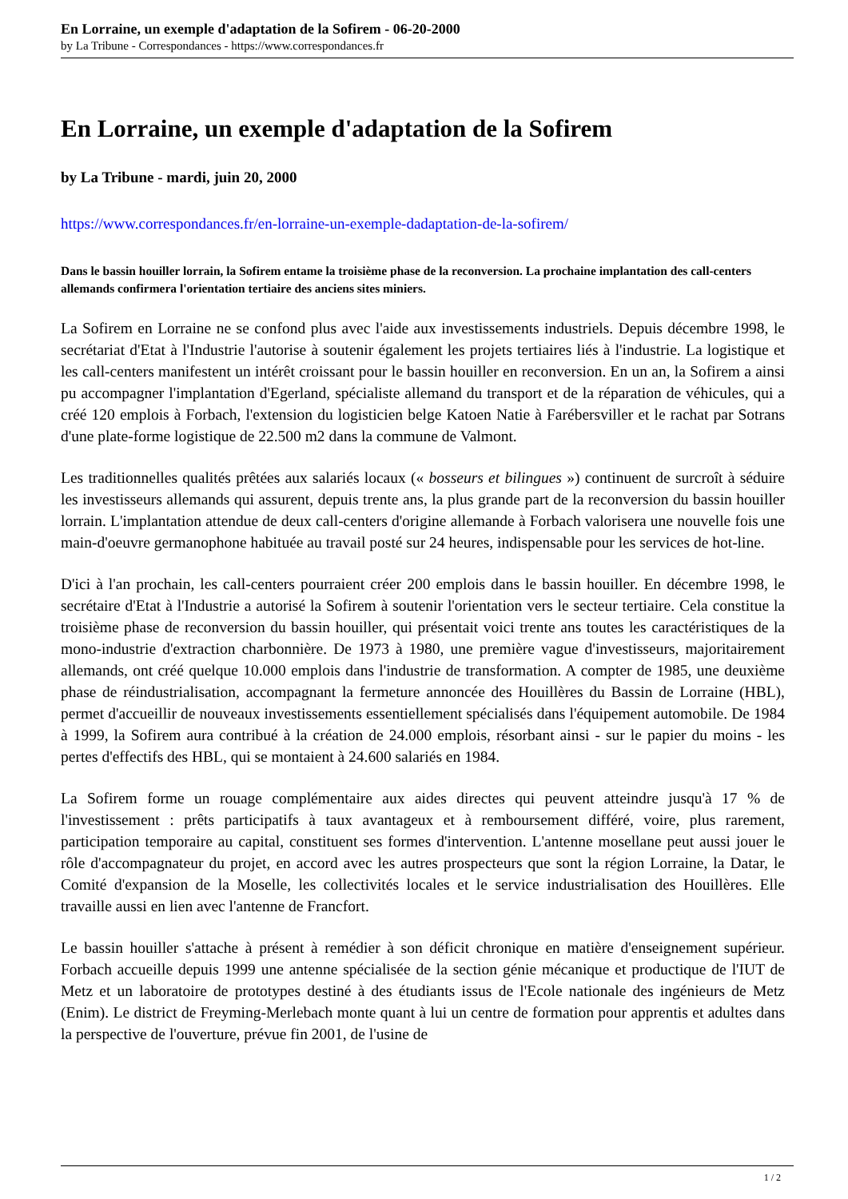En Lorraine, un exemple d'adaptation de la Sofirem - 06-20-2000
by La Tribune - Correspondances - https://www.correspondances.fr
En Lorraine, un exemple d'adaptation de la Sofirem
by La Tribune - mardi, juin 20, 2000
https://www.correspondances.fr/en-lorraine-un-exemple-dadaptation-de-la-sofirem/
Dans le bassin houiller lorrain, la Sofirem entame la troisième phase de la reconversion. La prochaine implantation des call-centers allemands confirmera l'orientation tertiaire des anciens sites miniers.
La Sofirem en Lorraine ne se confond plus avec l'aide aux investissements industriels. Depuis décembre 1998, le secrétariat d'Etat à l'Industrie l'autorise à soutenir également les projets tertiaires liés à l'industrie. La logistique et les call-centers manifestent un intérêt croissant pour le bassin houiller en reconversion. En un an, la Sofirem a ainsi pu accompagner l'implantation d'Egerland, spécialiste allemand du transport et de la réparation de véhicules, qui a créé 120 emplois à Forbach, l'extension du logisticien belge Katoen Natie à Farébersviller et le rachat par Sotrans d'une plate-forme logistique de 22.500 m2 dans la commune de Valmont.
Les traditionnelles qualités prêtées aux salariés locaux (« bosseurs et bilingues ») continuent de surcroît à séduire les investisseurs allemands qui assurent, depuis trente ans, la plus grande part de la reconversion du bassin houiller lorrain. L'implantation attendue de deux call-centers d'origine allemande à Forbach valorisera une nouvelle fois une main-d'oeuvre germanophone habituée au travail posté sur 24 heures, indispensable pour les services de hot-line.
D'ici à l'an prochain, les call-centers pourraient créer 200 emplois dans le bassin houiller. En décembre 1998, le secrétaire d'Etat à l'Industrie a autorisé la Sofirem à soutenir l'orientation vers le secteur tertiaire. Cela constitue la troisième phase de reconversion du bassin houiller, qui présentait voici trente ans toutes les caractéristiques de la mono-industrie d'extraction charbonnière. De 1973 à 1980, une première vague d'investisseurs, majoritairement allemands, ont créé quelque 10.000 emplois dans l'industrie de transformation. A compter de 1985, une deuxième phase de réindustrialisation, accompagnant la fermeture annoncée des Houillères du Bassin de Lorraine (HBL), permet d'accueillir de nouveaux investissements essentiellement spécialisés dans l'équipement automobile. De 1984 à 1999, la Sofirem aura contribué à la création de 24.000 emplois, résorbant ainsi - sur le papier du moins - les pertes d'effectifs des HBL, qui se montaient à 24.600 salariés en 1984.
La Sofirem forme un rouage complémentaire aux aides directes qui peuvent atteindre jusqu'à 17 % de l'investissement : prêts participatifs à taux avantageux et à remboursement différé, voire, plus rarement, participation temporaire au capital, constituent ses formes d'intervention. L'antenne mosellane peut aussi jouer le rôle d'accompagnateur du projet, en accord avec les autres prospecteurs que sont la région Lorraine, la Datar, le Comité d'expansion de la Moselle, les collectivités locales et le service industrialisation des Houillères. Elle travaille aussi en lien avec l'antenne de Francfort.
Le bassin houiller s'attache à présent à remédier à son déficit chronique en matière d'enseignement supérieur. Forbach accueille depuis 1999 une antenne spécialisée de la section génie mécanique et productique de l'IUT de Metz et un laboratoire de prototypes destiné à des étudiants issus de l'Ecole nationale des ingénieurs de Metz (Enim). Le district de Freyming-Merlebach monte quant à lui un centre de formation pour apprentis et adultes dans la perspective de l'ouverture, prévue fin 2001, de l'usine de
1 / 2